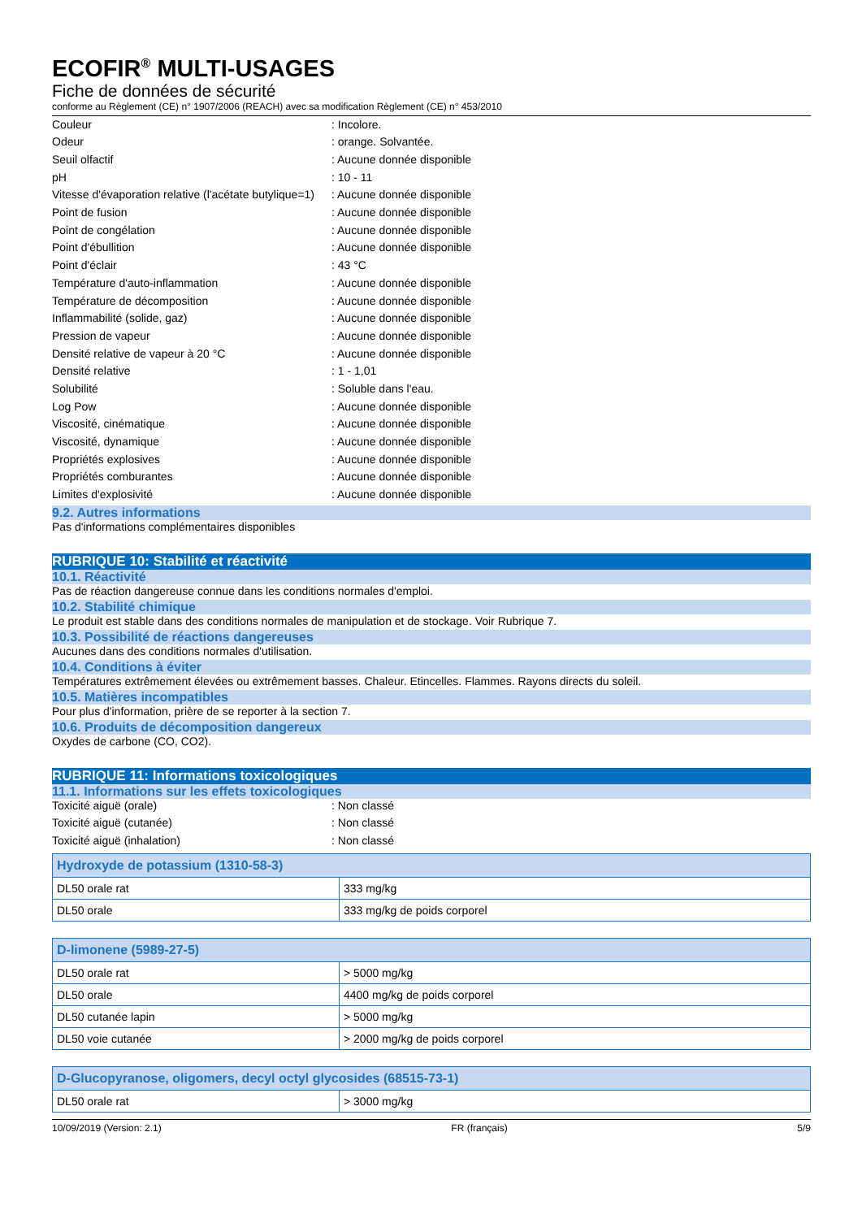ECOFIR<sup>®</sup> MULTI-USAGES
Fiche de données de sécurité
conforme au Règlement (CE) n° 1907/2006 (REACH) avec sa modification Règlement (CE) n° 453/2010
Couleur : Incolore.
Odeur : orange. Solvantée.
Seuil olfactif : Aucune donnée disponible
pH : 10 - 11
Vitesse d'évaporation relative (l'acétate butylique=1)
: Aucune donnée disponible
Point de fusion : Aucune donnée disponible
Point de congélation : Aucune donnée disponible
Point d'ébullition : Aucune donnée disponible
Point d'éclair : 43 °C
Température d'auto-inflammation : Aucune donnée disponible
Température de décomposition : Aucune donnée disponible
Inflammabilité (solide, gaz) : Aucune donnée disponible
Pression de vapeur : Aucune donnée disponible
Densité relative de vapeur à 20 °C : Aucune donnée disponible
Densité relative : 1 - 1,01
Solubilité : Soluble dans l'eau.
Log Pow : Aucune donnée disponible
Viscosité, cinématique : Aucune donnée disponible
Viscosité, dynamique : Aucune donnée disponible
Propriétés explosives : Aucune donnée disponible
Propriétés comburantes : Aucune donnée disponible
Limites d'explosivité : Aucune donnée disponible
9.2. Autres informations
Pas d'informations complémentaires disponibles
RUBRIQUE 10: Stabilité et réactivité
10.1. Réactivité
Pas de réaction dangereuse connue dans les conditions normales d'emploi.
10.2. Stabilité chimique
Le produit est stable dans des conditions normales de manipulation et de stockage. Voir Rubrique 7.
10.3. Possibilité de réactions dangereuses
Aucunes dans des conditions normales d'utilisation.
10.4. Conditions à éviter
Températures extrêmement élevées ou extrêmement basses. Chaleur. Etincelles. Flammes. Rayons directs du soleil.
10.5. Matières incompatibles
Pour plus d'information, prière de se reporter à la section 7.
10.6. Produits de décomposition dangereux
Oxydes de carbone (CO, CO2).
RUBRIQUE 11: Informations toxicologiques
11.1. Informations sur les effets toxicologiques
Toxicité aiguë (orale) : Non classé
Toxicité aiguë (cutanée) : Non classé
Toxicité aiguë (inhalation) : Non classé
| Hydroxyde de potassium (1310-58-3) | |
| --- | --- |
| DL50 orale rat | 333 mg/kg |
| DL50 orale | 333 mg/kg de poids corporel |
| D-limonene (5989-27-5) | |
| --- | --- |
| DL50 orale rat | > 5000 mg/kg |
| DL50 orale | 4400 mg/kg de poids corporel |
| DL50 cutanée lapin | > 5000 mg/kg |
| DL50 voie cutanée | > 2000 mg/kg de poids corporel |
| D-Glucopyranose, oligomers, decyl octyl glycosides (68515-73-1) | |
| --- | --- |
| DL50 orale rat | > 3000 mg/kg |
10/09/2019 (Version: 2.1) FR (français) 5/9